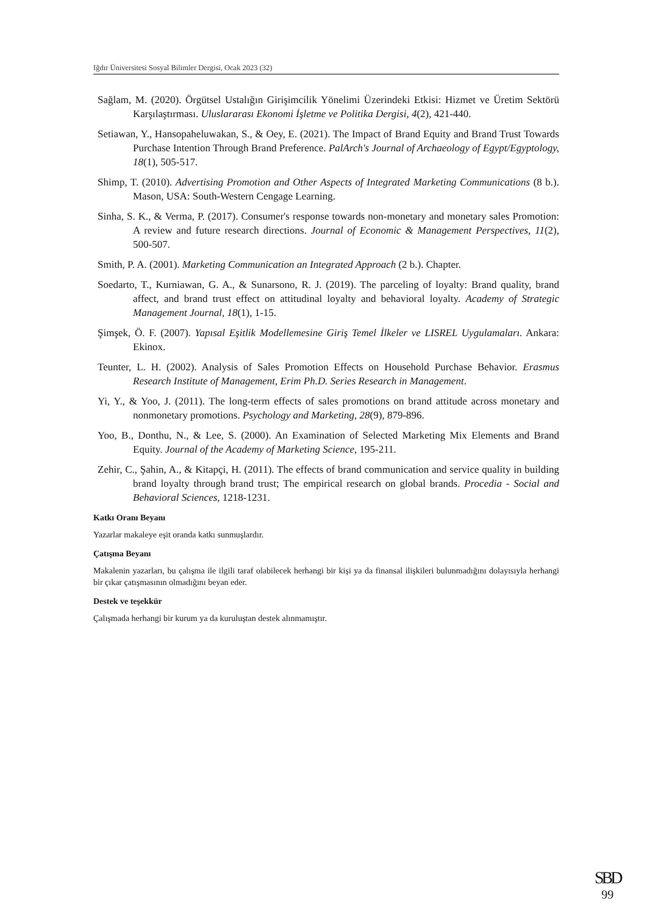Iğdır Üniversitesi Sosyal Bilimler Dergisi, Ocak 2023 (32)
Sağlam, M. (2020). Örgütsel Ustalığın Girişimcilik Yönelimi Üzerindeki Etkisi: Hizmet ve Üretim Sektörü Karşılaştırması. Uluslararası Ekonomi İşletme ve Politika Dergisi, 4(2), 421-440.
Setiawan, Y., Hansopaheluwakan, S., & Oey, E. (2021). The Impact of Brand Equity and Brand Trust Towards Purchase Intention Through Brand Preference. PalArch's Journal of Archaeology of Egypt/Egyptology, 18(1), 505-517.
Shimp, T. (2010). Advertising Promotion and Other Aspects of Integrated Marketing Communications (8 b.). Mason, USA: South-Western Cengage Learning.
Sinha, S. K., & Verma, P. (2017). Consumer's response towards non-monetary and monetary sales Promotion: A review and future research directions. Journal of Economic & Management Perspectives, 11(2), 500-507.
Smith, P. A. (2001). Marketing Communication an Integrated Approach (2 b.). Chapter.
Soedarto, T., Kurniawan, G. A., & Sunarsono, R. J. (2019). The parceling of loyalty: Brand quality, brand affect, and brand trust effect on attitudinal loyalty and behavioral loyalty. Academy of Strategic Management Journal, 18(1), 1-15.
Şimşek, Ö. F. (2007). Yapısal Eşitlik Modellemesine Giriş Temel İlkeler ve LISREL Uygulamaları. Ankara: Ekinox.
Teunter, L. H. (2002). Analysis of Sales Promotion Effects on Household Purchase Behavior. Erasmus Research Institute of Management, Erim Ph.D. Series Research in Management.
Yi, Y., & Yoo, J. (2011). The long-term effects of sales promotions on brand attitude across monetary and nonmonetary promotions. Psychology and Marketing, 28(9), 879-896.
Yoo, B., Donthu, N., & Lee, S. (2000). An Examination of Selected Marketing Mix Elements and Brand Equity. Journal of the Academy of Marketing Science, 195-211.
Zehir, C., Şahin, A., & Kitapçi, H. (2011). The effects of brand communication and service quality in building brand loyalty through brand trust; The empirical research on global brands. Procedia - Social and Behavioral Sciences, 1218-1231.
Katkı Oranı Beyanı
Yazarlar makaleye eşit oranda katkı sunmuşlardır.
Çatışma Beyanı
Makalenin yazarları, bu çalışma ile ilgili taraf olabilecek herhangi bir kişi ya da finansal ilişkileri bulunmadığını dolayısıyla herhangi bir çıkar çatışmasının olmadığını beyan eder.
Destek ve teşekkür
Çalışmada herhangi bir kurum ya da kuruluştan destek alınmamıştır.
SBD
99